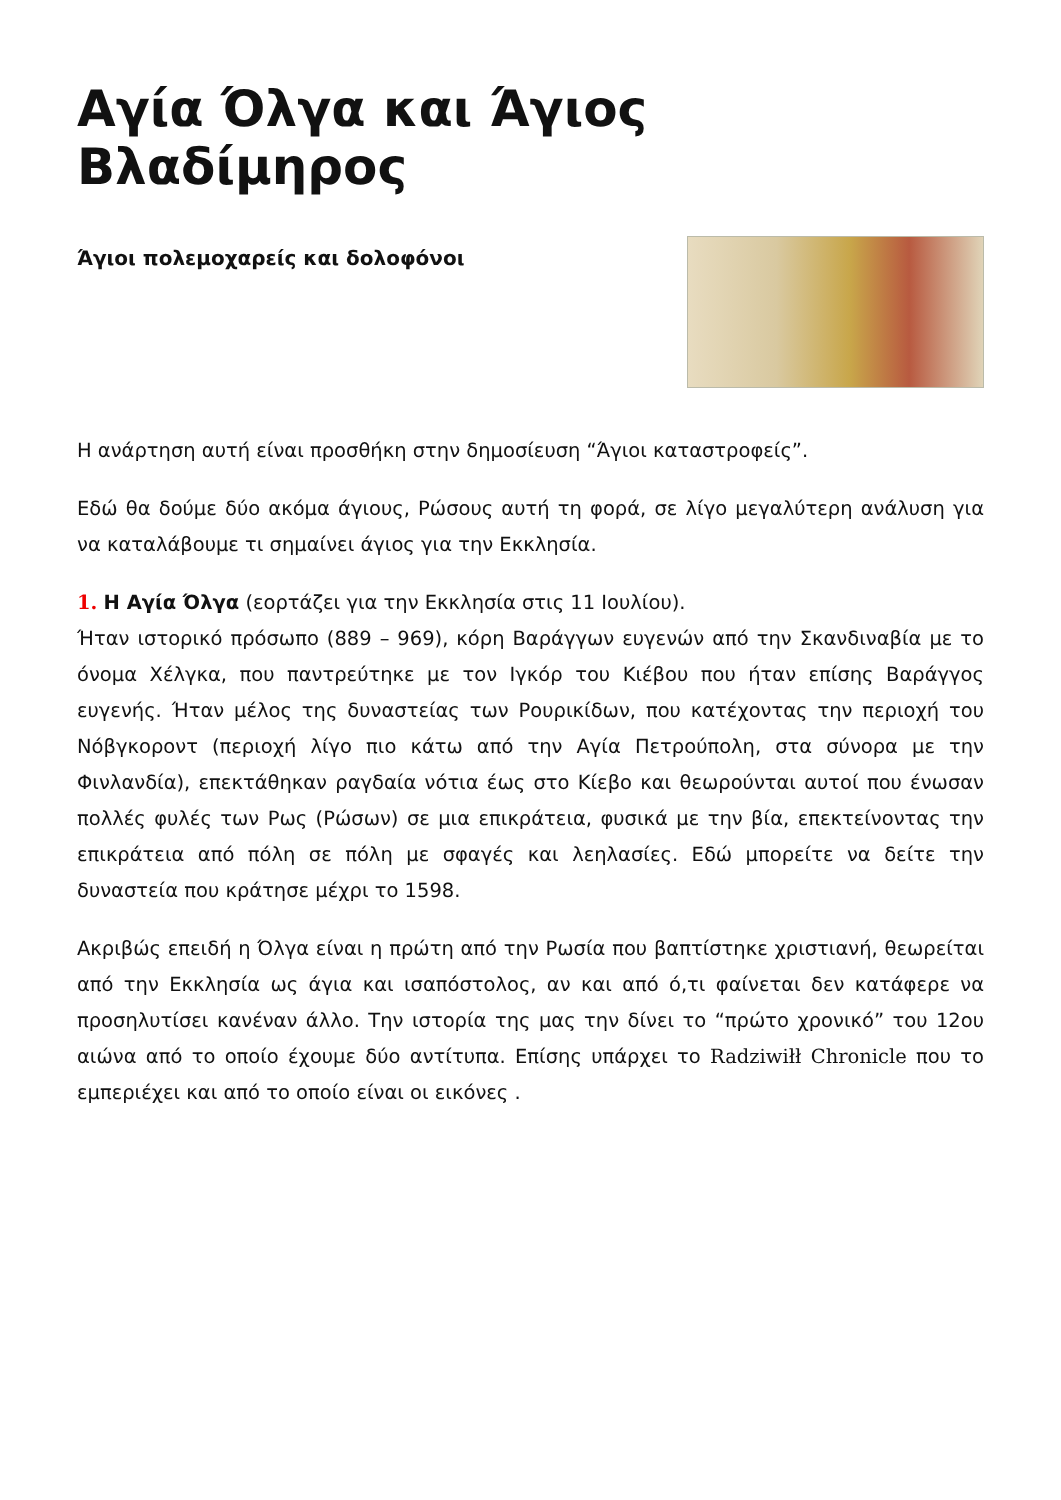Αγία Όλγα και Άγιος Βλαδίμηρος
Άγιοι πολεμοχαρείς και δολοφόνοι
Η ανάρτηση αυτή είναι προσθήκη στην δημοσίευση “Άγιοι καταστροφείς”.
Εδώ θα δούμε δύο ακόμα άγιους, Ρώσους αυτή τη φορά, σε λίγο μεγαλύτερη ανάλυση για να καταλάβουμε τι σημαίνει άγιος για την Εκκλησία.
1. Η Αγία Όλγα (εορτάζει για την Εκκλησία στις 11 Ιουλίου).
Ήταν ιστορικό πρόσωπο (889 – 969), κόρη Βαράγγων ευγενών από την Σκανδιναβία με το όνομα Χέλγκα, που παντρεύτηκε με τον Ιγκόρ του Κιέβου που ήταν επίσης Βαράγγος ευγενής. Ήταν μέλος της δυναστείας των Ρουρικίδων, που κατέχοντας την περιοχή του Νόβγκοροντ (περιοχή λίγο πιο κάτω από την Αγία Πετρούπολη, στα σύνορα με την Φινλανδία), επεκτάθηκαν ραγδαία νότια έως στο Κίεβο και θεωρούνται αυτοί που ένωσαν πολλές φυλές των Ρως (Ρώσων) σε μια επικράτεια, φυσικά με την βία, επεκτείνοντας την επικράτεια από πόλη σε πόλη με σφαγές και λεηλασίες. Εδώ μπορείτε να δείτε την δυναστεία που κράτησε μέχρι το 1598.
Ακριβώς επειδή η Όλγα είναι η πρώτη από την Ρωσία που βαπτίστηκε χριστιανή, θεωρείται από την Εκκλησία ως άγια και ισαπόστολος, αν και από ό,τι φαίνεται δεν κατάφερε να προσηλυτίσει κανέναν άλλο. Την ιστορία της μας την δίνει το “πρώτο χρονικό” του 12ου αιώνα από το οποίο έχουμε δύο αντίτυπα. Επίσης υπάρχει το Radziwiłł Chronicle που το εμπεριέχει και από το οποίο είναι οι εικόνες .